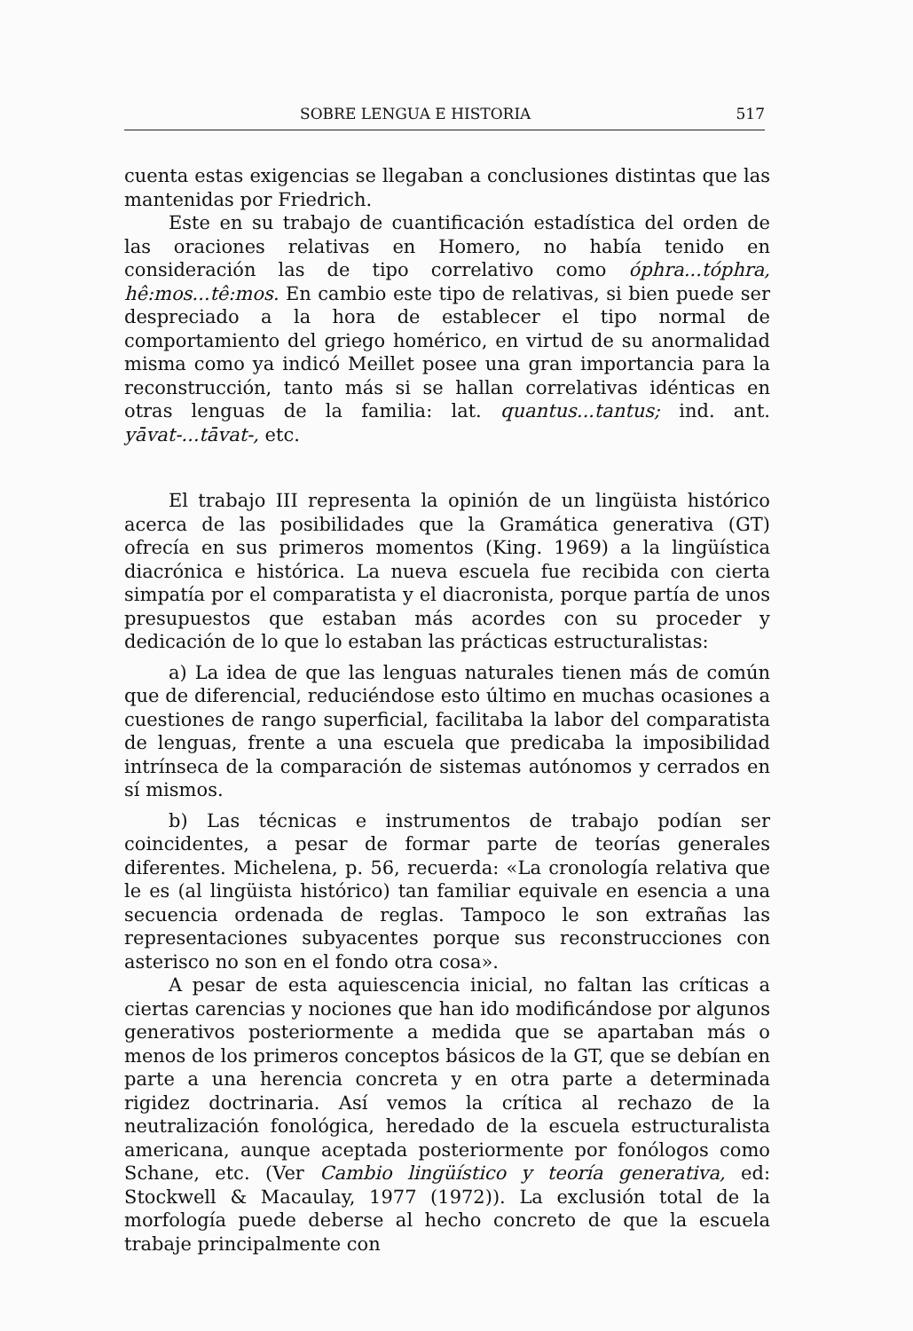SOBRE LENGUA E HISTORIA 517
cuenta estas exigencias se llegaban a conclusiones distintas que las mantenidas por Friedrich.
Este en su trabajo de cuantificación estadística del orden de las oraciones relativas en Homero, no había tenido en consideración las de tipo correlativo como óphra...tóphra, hê:mos...tê:mos. En cambio este tipo de relativas, si bien puede ser despreciado a la hora de establecer el tipo normal de comportamiento del griego homérico, en virtud de su anormalidad misma como ya indicó Meillet posee una gran importancia para la reconstrucción, tanto más si se hallan correlativas idénticas en otras lenguas de la familia: lat. quantus...tantus; ind. ant. yāvat-...tāvat-, etc.
El trabajo III representa la opinión de un lingüista histórico acerca de las posibilidades que la Gramática generativa (GT) ofrecía en sus primeros momentos (King. 1969) a la lingüística diacrónica e histórica. La nueva escuela fue recibida con cierta simpatía por el comparatista y el diacronista, porque partía de unos presupuestos que estaban más acordes con su proceder y dedicación de lo que lo estaban las prácticas estructuralistas:
a) La idea de que las lenguas naturales tienen más de común que de diferencial, reduciéndose esto último en muchas ocasiones a cuestiones de rango superficial, facilitaba la labor del comparatista de lenguas, frente a una escuela que predicaba la imposibilidad intrínseca de la comparación de sistemas autónomos y cerrados en sí mismos.
b) Las técnicas e instrumentos de trabajo podían ser coincidentes, a pesar de formar parte de teorías generales diferentes. Michelena, p. 56, recuerda: «La cronología relativa que le es (al lingüista histórico) tan familiar equivale en esencia a una secuencia ordenada de reglas. Tampoco le son extrañas las representaciones subyacentes porque sus reconstrucciones con asterisco no son en el fondo otra cosa».
A pesar de esta aquiescencia inicial, no faltan las críticas a ciertas carencias y nociones que han ido modificándose por algunos generativos posteriormente a medida que se apartaban más o menos de los primeros conceptos básicos de la GT, que se debían en parte a una herencia concreta y en otra parte a determinada rigidez doctrinaria. Así vemos la crítica al rechazo de la neutralización fonológica, heredado de la escuela estructuralista americana, aunque aceptada posteriormente por fonólogos como Schane, etc. (Ver Cambio lingüístico y teoría generativa, ed: Stockwell & Macaulay, 1977 (1972)). La exclusión total de la morfología puede deberse al hecho concreto de que la escuela trabaje principalmente con